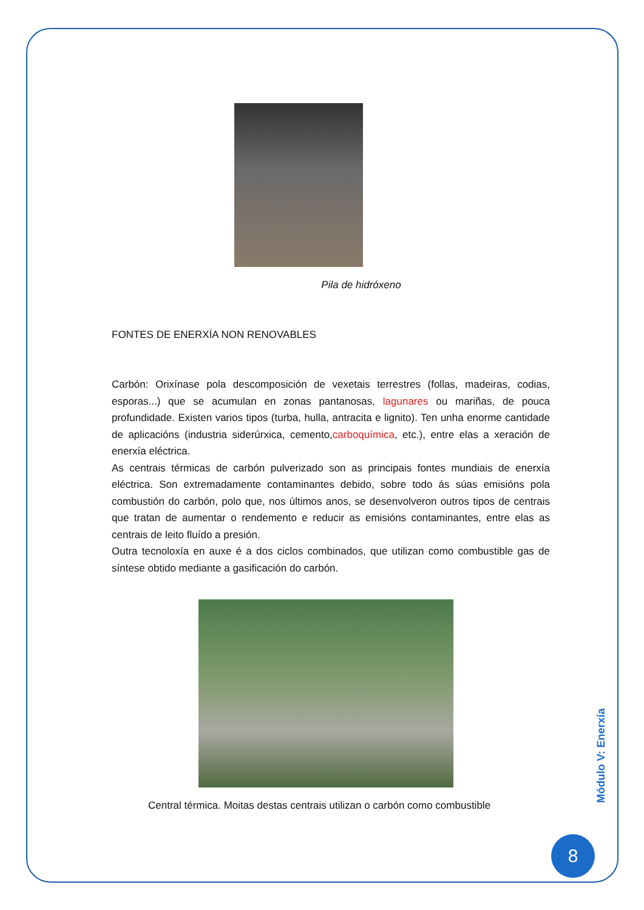Pila de hidróxeno
FONTES DE ENERXÍA NON RENOVABLES
Carbón: Orixínase pola descomposición de vexetais terrestres (follas, madeiras, codias, esporas...) que se acumulan en zonas pantanosas, lagunares ou mariñas, de pouca profundidade. Existen varios tipos (turba, hulla, antracita e lignito). Ten unha enorme cantidade de aplicacións (industria siderúrxica, cemento,carboquímica, etc.), entre elas a xeración de enerxía eléctrica.
As centrais térmicas de carbón pulverizado son as principais fontes mundiais de enerxía eléctrica. Son extremadamente contaminantes debido, sobre todo ás súas emisións pola combustión do carbón, polo que, nos últimos anos, se desenvolveron outros tipos de centrais que tratan de aumentar o rendemento e reducir as emisións contaminantes, entre elas as centrais de leito fluído a presión.
Outra tecnoloxía en auxe é a dos ciclos combinados, que utilizan como combustible gas de síntese obtido mediante a gasificación do carbón.
Central térmica. Moitas destas centrais utilizan o carbón como combustible
Módulo V: Enerxía
8